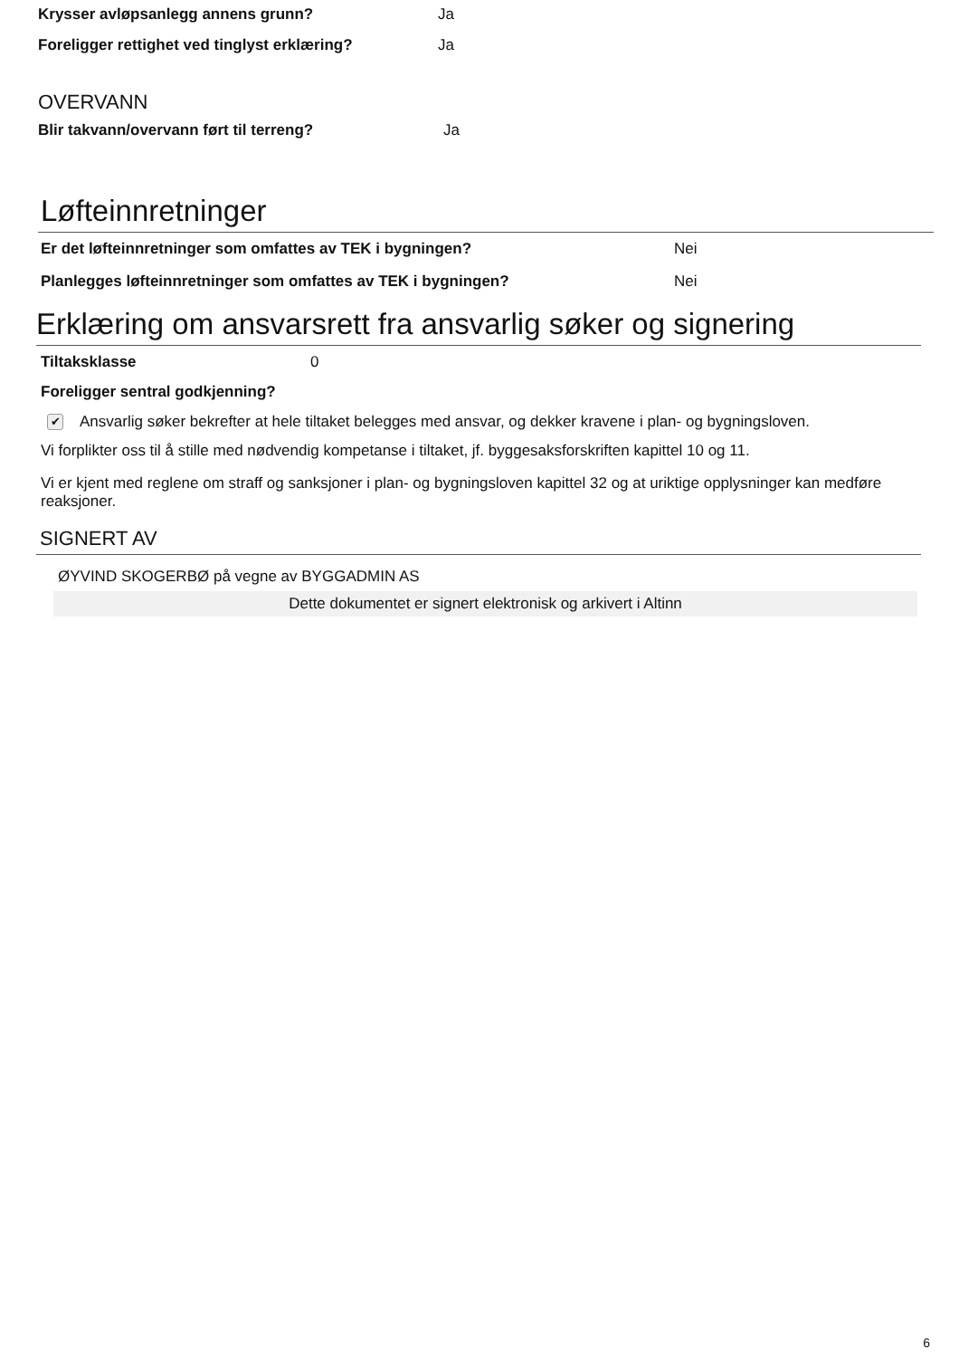Krysser avløpsanlegg annens grunn? Ja
Foreligger rettighet ved tinglyst erklæring? Ja
OVERVANN
Blir takvann/overvann ført til terreng? Ja
Løfteinnretninger
Er det løfteinnretninger som omfattes av TEK i bygningen? Nei
Planlegges løfteinnretninger som omfattes av TEK i bygningen? Nei
Erklæring om ansvarsrett fra ansvarlig søker og signering
Tiltaksklasse 0
Foreligger sentral godkjenning?
✔ Ansvarlig søker bekrefter at hele tiltaket belegges med ansvar, og dekker kravene i plan- og bygningsloven.
Vi forplikter oss til å stille med nødvendig kompetanse i tiltaket, jf. byggesaksforskriften kapittel 10 og 11.
Vi er kjent med reglene om straff og sanksjoner i plan- og bygningsloven kapittel 32 og at uriktige opplysninger kan medføre reaksjoner.
SIGNERT AV
ØYVIND SKOGERBØ på vegne av BYGGADMIN AS
Dette dokumentet er signert elektronisk og arkivert i Altinn
6